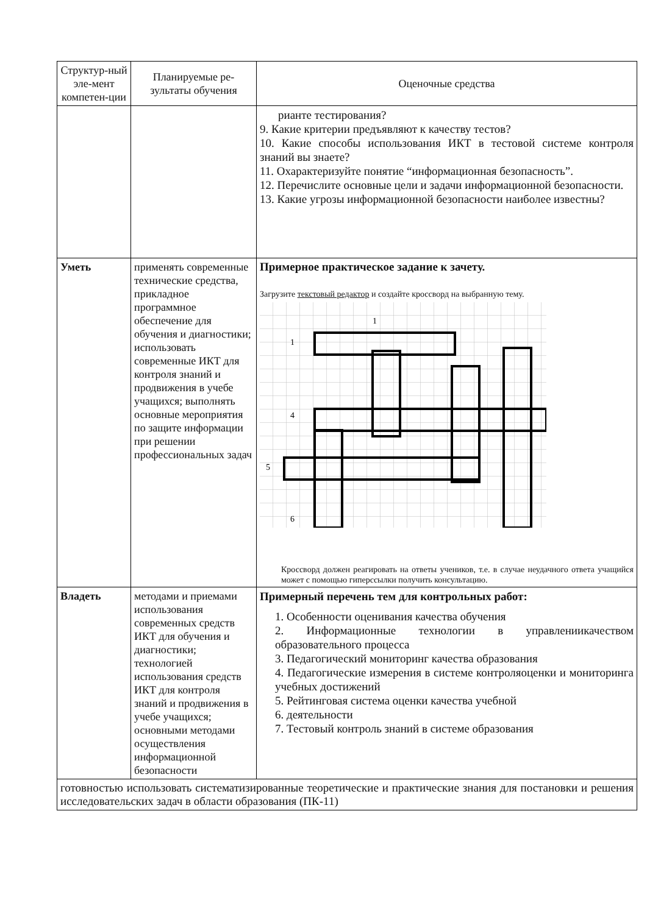| Структур-ный эле-мент компетен-ции | Планируемые ре-зультаты обучения | Оценочные средства |
| --- | --- | --- |
| | | рианте тестирования? 9. Какие критерии предъявляют к качеству тестов? 10. Какие способы использования ИКТ в тестовой системе контроля знаний вы знаете? 11. Охарактеризуйте понятие “информационная безопасность”. 12. Перечислите основные цели и задачи информационной безопасности. 13. Какие угрозы информационной безопасности наиболее известны? |
| Уметь | применять современные технические средства, прикладное программное обеспечение для обучения и диагностики; использовать современные ИКТ для контроля знаний и продвижения в учебе учащихся; выполнять основные мероприятия по защите информации при решении профессиональных задач | Примерное практическое задание к зачету. Загрузите текстовый редактор и создайте кроссворд на выбранную тему. 1 1 4 5 6 Кроссворд должен реагировать на ответы учеников, т.е. в случае неудачного ответа учащийся может с помощью гиперссылки получить консультацию. |
| Владеть | методами и приемами использования современных средств ИКТ для обучения и диагностики; технологией использования средств ИКТ для контроля знаний и продвижения в учебе учащихся; основными методами осуществления информационной безопасности | Примерный перечень тем для контрольных работ: 1. Особенности оценивания качества обучения 2. Информационные технологии в управлениикачеством образовательного процесса 3. Педагогический мониторинг качества образования 4. Педагогические измерения в системе контроляоценки и мониторинга учебных достижений 5. Рейтинговая система оценки качества учебной 6. деятельности 7. Тестовый контроль знаний в системе образования |
| готовностью использовать систематизированные теоретические и практические знания для постановки и решения исследовательских задач в области образования (ПК-11) | | |